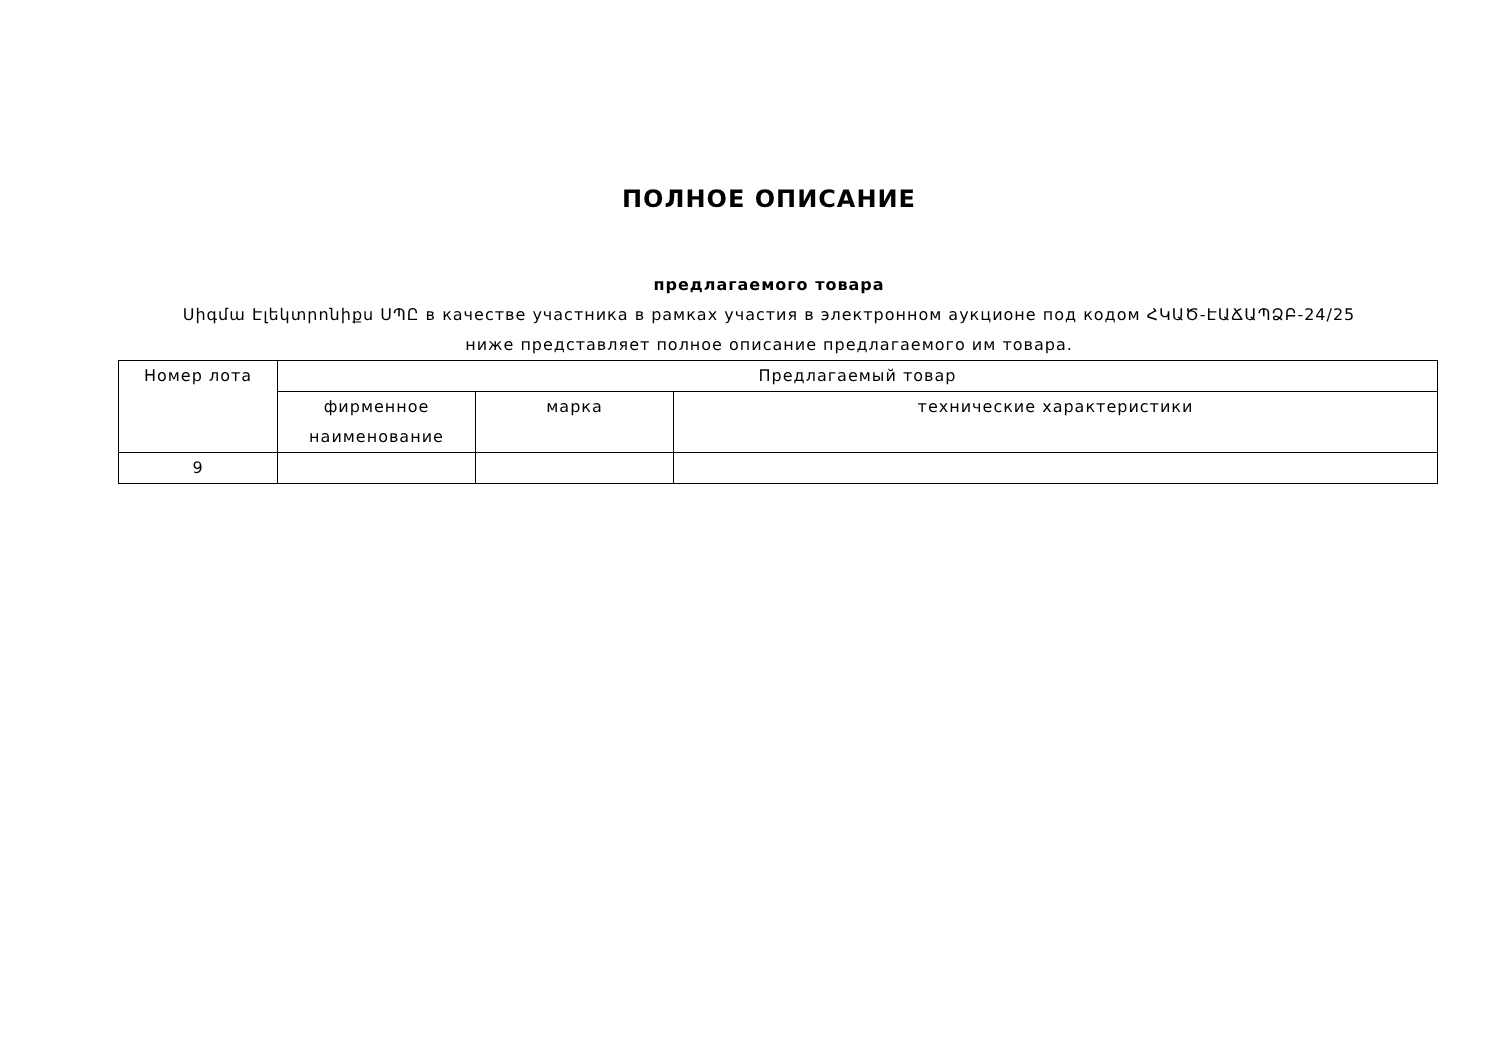ПОЛНОЕ ОПИСАНИЕ
предлагаемого товара
Սիգմա Էլեկտրոնիքս ՍՊԸ в качестве участника в рамках участия в электронном аукционе под кодом ՀԿԱԾ-ԷԱՃԱՊՁԲ-24/25
ниже представляет полное описание предлагаемого им товара.
| Номер лота | Предлагаемый товар | | |
| --- | --- | --- | --- |
| | фирменное наименование | марка | технические характеристики |
| 9 | | | |